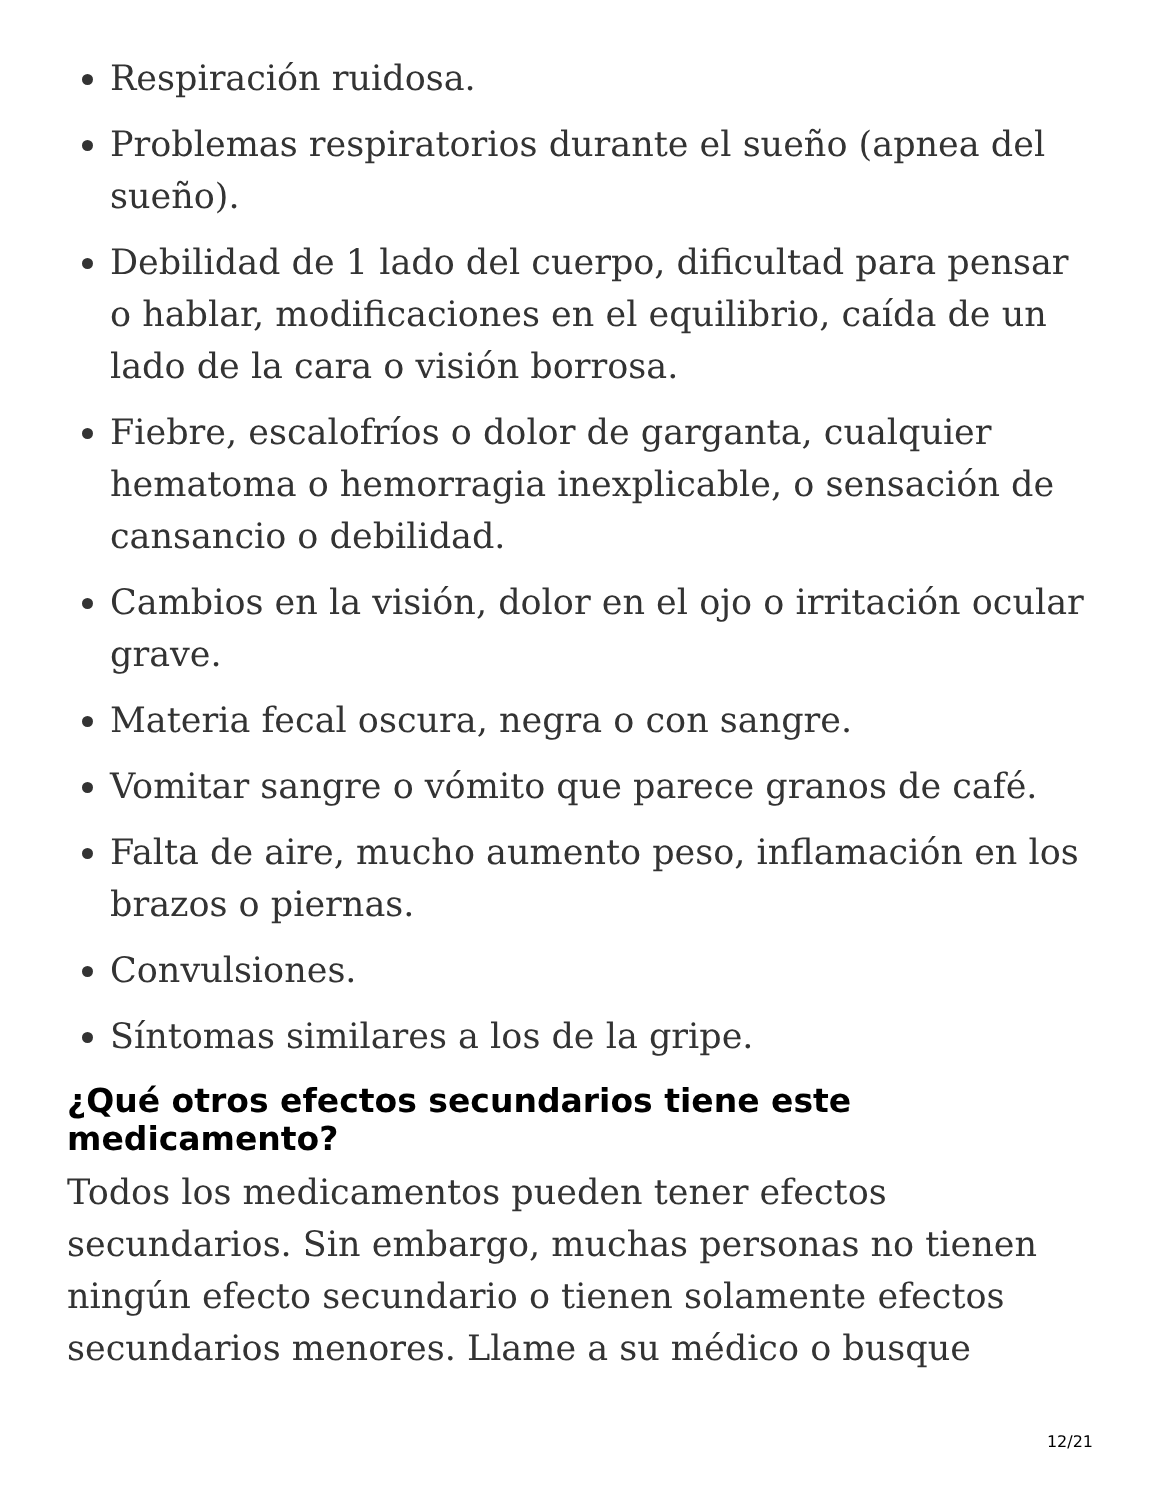Respiración ruidosa.
Problemas respiratorios durante el sueño (apnea del sueño).
Debilidad de 1 lado del cuerpo, dificultad para pensar o hablar, modificaciones en el equilibrio, caída de un lado de la cara o visión borrosa.
Fiebre, escalofríos o dolor de garganta, cualquier hematoma o hemorragia inexplicable, o sensación de cansancio o debilidad.
Cambios en la visión, dolor en el ojo o irritación ocular grave.
Materia fecal oscura, negra o con sangre.
Vomitar sangre o vómito que parece granos de café.
Falta de aire, mucho aumento peso, inflamación en los brazos o piernas.
Convulsiones.
Síntomas similares a los de la gripe.
¿Qué otros efectos secundarios tiene este medicamento?
Todos los medicamentos pueden tener efectos secundarios. Sin embargo, muchas personas no tienen ningún efecto secundario o tienen solamente efectos secundarios menores. Llame a su médico o busque
12/21